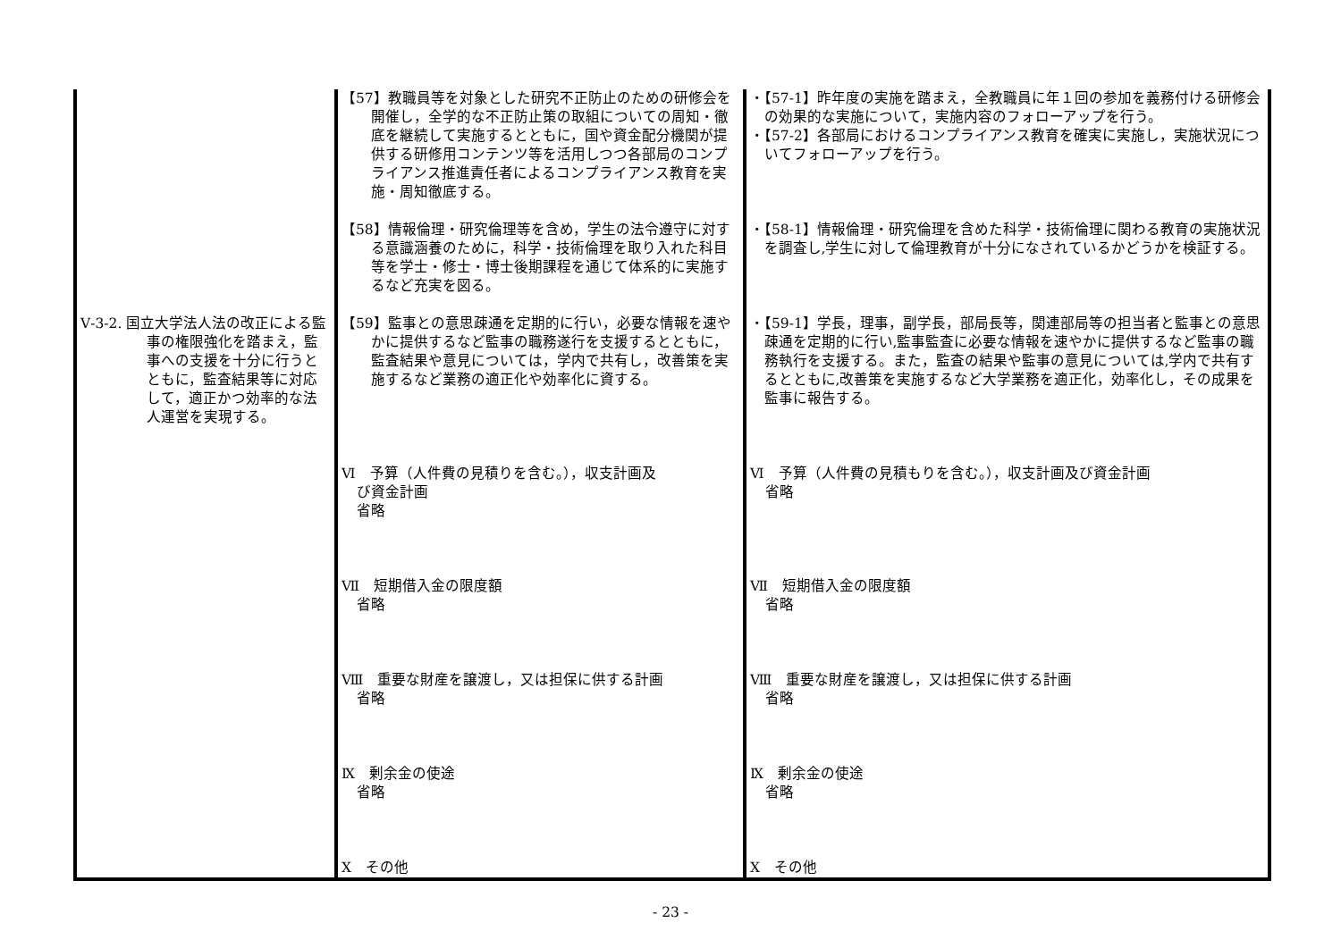| | 【57】教職員等を対象とした研究不正防止のための研修会を開催し，全学的な不正防止策の取組についての周知・徹底を継続して実施するとともに，国や資金配分機関が提供する研修用コンテンツ等を活用しつつ各部局のコンプライアンス推進責任者によるコンプライアンス教育を実施・周知徹底する。 | ・【57-1】昨年度の実施を踏まえ，全教職員に年１回の参加を義務付ける研修会の効果的な実施について，実施内容のフォローアップを行う。 ・【57-2】各部局におけるコンプライアンス教育を確実に実施し，実施状況についてフォローアップを行う。 |
| | 【58】情報倫理・研究倫理等を含め，学生の法令遵守に対する意識涵養のために，科学・技術倫理を取り入れた科目等を学士・修士・博士後期課程を通じて体系的に実施するなど充実を図る。 | ・【58-1】情報倫理・研究倫理を含めた科学・技術倫理に関わる教育の実施状況を調査し,学生に対して倫理教育が十分になされているかどうかを検証する。 |
| Ⅴ-3-2. 国立大学法人法の改正による監事の権限強化を踏まえ，監事への支援を十分に行うとともに，監査結果等に対応して，適正かつ効率的な法人運営を実現する。 | 【59】監事との意思疎通を定期的に行い，必要な情報を速やかに提供するなど監事の職務遂行を支援するとともに，監査結果や意見については，学内で共有し，改善策を実施するなど業務の適正化や効率化に資する。 | ・【59-1】学長，理事，副学長，部局長等，関連部局等の担当者と監事との意思疎通を定期的に行い,監事監査に必要な情報を速やかに提供するなど監事の職務執行を支援する。また，監査の結果や監事の意見については,学内で共有するとともに,改善策を実施するなど大学業務を適正化，効率化し，その成果を監事に報告する。 |
| | Ⅵ 予算（人件費の見積りを含む。），収支計画及 び資金計画 省略 Ⅶ 短期借入金の限度額 省略 Ⅷ 重要な財産を譲渡し，又は担保に供する計画 省略 Ⅸ 剰余金の使途 省略 Ⅹ その他 | Ⅵ 予算（人件費の見積もりを含む。），収支計画及び資金計画 省略 Ⅶ 短期借入金の限度額 省略 Ⅷ 重要な財産を譲渡し，又は担保に供する計画 省略 Ⅸ 剰余金の使途 省略 Ⅹ その他 |
- 23 -